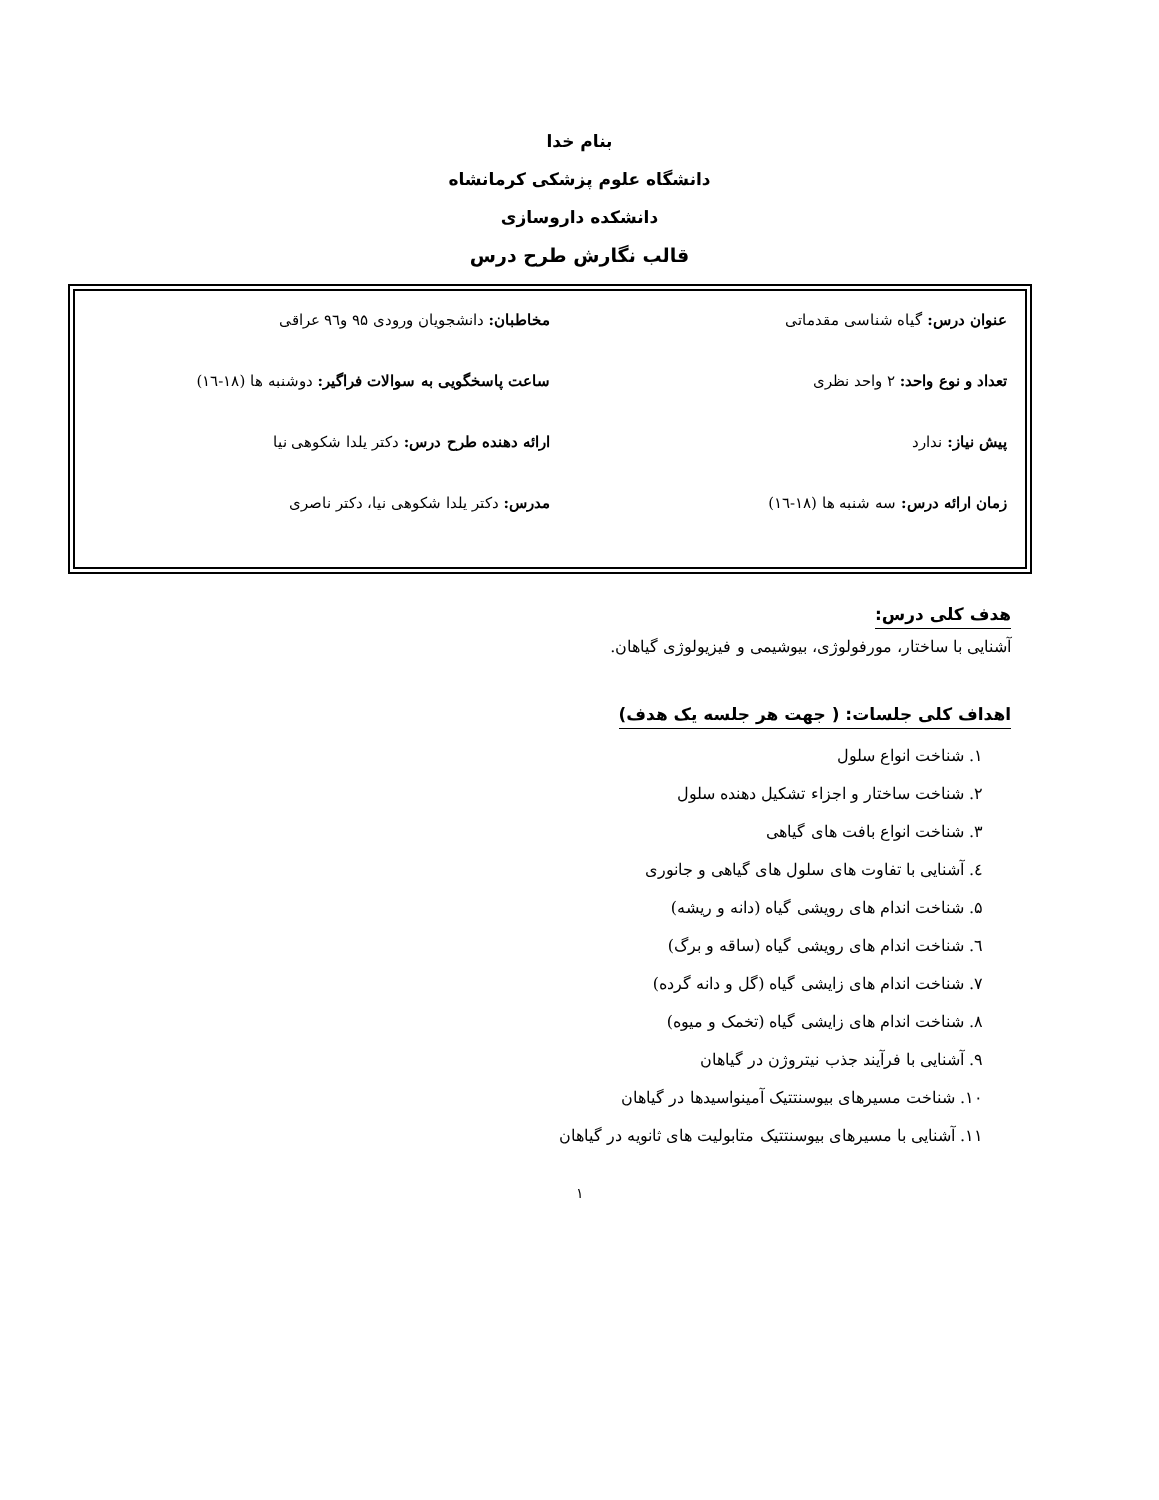بنام خدا
دانشگاه علوم پزشکی کرمانشاه
دانشکده داروسازی
قالب نگارش طرح درس
عنوان درس: گیاه شناسی مقدماتی مخاطبان: دانشجویان ورودی ۹۵ و۹٦ عراقی
تعداد و نوع واحد: ۲ واحد نظری ساعت پاسخگویی به سوالات فراگیر: دوشنبه ها (۱۸-۱٦)
پیش نیاز: ندارد ارائه دهنده طرح درس: دکتر یلدا شکوهی نیا
زمان ارائه درس: سه شنبه ها (۱۸-۱٦)
مدرس: دکتر یلدا شکوهی نیا، دکتر ناصری
هدف کلی درس:
آشنایی با ساختار، مورفولوژی، بیوشیمی و فیزیولوژی گیاهان.
اهداف کلی جلسات: ( جهت هر جلسه یک هدف)
۱. شناخت انواع سلول
۲. شناخت ساختار و اجزاء تشکیل دهنده سلول
۳. شناخت انواع بافت های گیاهی
٤. آشنایی با تفاوت های سلول های گیاهی و جانوری
۵. شناخت اندام های رویشی گیاه (دانه و ریشه)
٦. شناخت اندام های رویشی گیاه (ساقه و برگ)
۷. شناخت اندام های زایشی گیاه (گل و دانه گرده)
۸. شناخت اندام های زایشی گیاه (تخمک و میوه)
۹. آشنایی با فرآیند جذب نیتروژن در گیاهان
۱۰. شناخت مسیرهای بیوسنتتیک آمینواسیدها در گیاهان
۱۱. آشنایی با مسیرهای بیوسنتتیک متابولیت های ثانویه در گیاهان
۱